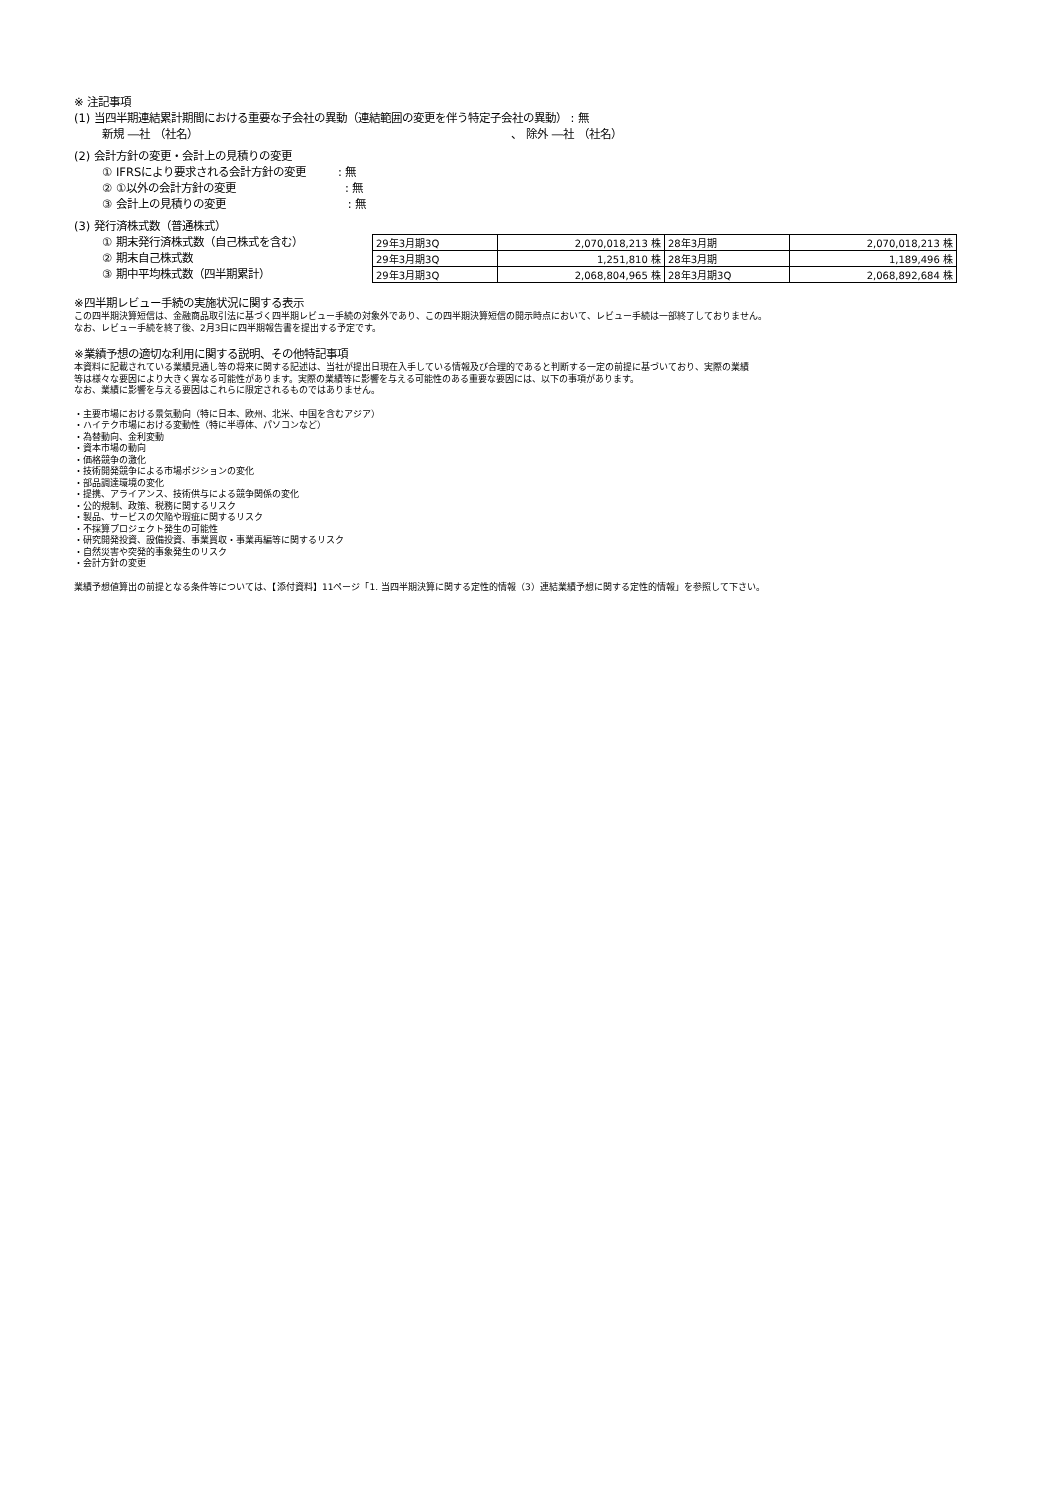※ 注記事項
(1) 当四半期連結累計期間における重要な子会社の異動（連結範囲の変更を伴う特定子会社の異動） : 無
新規 ―社 （社名） 、 除外 ―社 （社名）
(2) 会計方針の変更・会計上の見積りの変更
① IFRSにより要求される会計方針の変更 : 無
② ①以外の会計方針の変更 : 無
③ 会計上の見積りの変更 : 無
(3) 発行済株式数（普通株式）
① 期末発行済株式数（自己株式を含む）
② 期末自己株式数
③ 期中平均株式数（四半期累計）
| 29年3月期3Q | 2,070,018,213 株 | 28年3月期 | 2,070,018,213 株 |
| 29年3月期3Q | 1,251,810 株 | 28年3月期 | 1,189,496 株 |
| 29年3月期3Q | 2,068,804,965 株 | 28年3月期3Q | 2,068,892,684 株 |
※四半期レビュー手続の実施状況に関する表示
この四半期決算短信は、金融商品取引法に基づく四半期レビュー手続の対象外であり、この四半期決算短信の開示時点において、レビュー手続は一部終了しておりません。
なお、レビュー手続を終了後、2月3日に四半期報告書を提出する予定です。
※業績予想の適切な利用に関する説明、その他特記事項
本資料に記載されている業績見通し等の将来に関する記述は、当社が提出日現在入手している情報及び合理的であると判断する一定の前提に基づいており、実際の業績
等は様々な要因により大きく異なる可能性があります。実際の業績等に影響を与える可能性のある重要な要因には、以下の事項があります。
なお、業績に影響を与える要因はこれらに限定されるものではありません。
・主要市場における景気動向（特に日本、欧州、北米、中国を含むアジア）
・ハイテク市場における変動性（特に半導体、パソコンなど）
・為替動向、金利変動
・資本市場の動向
・価格競争の激化
・技術開発競争による市場ポジションの変化
・部品調達環境の変化
・提携、アライアンス、技術供与による競争関係の変化
・公的規制、政策、税務に関するリスク
・製品、サービスの欠陥や瑕疵に関するリスク
・不採算プロジェクト発生の可能性
・研究開発投資、設備投資、事業買収・事業再編等に関するリスク
・自然災害や突発的事象発生のリスク
・会計方針の変更
業績予想値算出の前提となる条件等については、【添付資料】11ページ「1. 当四半期決算に関する定性的情報（3）連結業績予想に関する定性的情報」を参照して下さい。